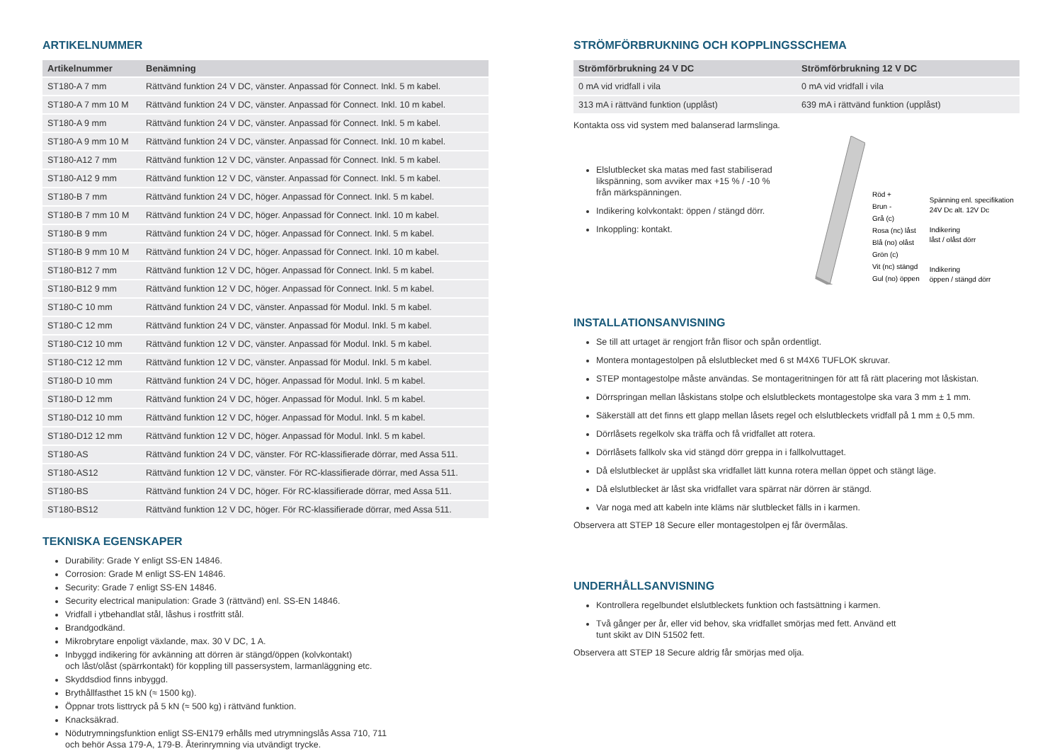ARTIKELNUMMER
| Artikelnummer | Benämning |
| --- | --- |
| ST180-A 7 mm | Rättvänd funktion 24 V DC, vänster. Anpassad för Connect. Inkl. 5 m kabel. |
| ST180-A 7 mm 10 M | Rättvänd funktion 24 V DC, vänster. Anpassad för Connect. Inkl. 10 m kabel. |
| ST180-A 9 mm | Rättvänd funktion 24 V DC, vänster. Anpassad för Connect. Inkl. 5 m kabel. |
| ST180-A 9 mm 10 M | Rättvänd funktion 24 V DC, vänster. Anpassad för Connect. Inkl. 10 m kabel. |
| ST180-A12 7 mm | Rättvänd funktion 12 V DC, vänster. Anpassad för Connect. Inkl. 5 m kabel. |
| ST180-A12 9 mm | Rättvänd funktion 12 V DC, vänster. Anpassad för Connect. Inkl. 5 m kabel. |
| ST180-B 7 mm | Rättvänd funktion 24 V DC, höger. Anpassad för Connect. Inkl. 5 m kabel. |
| ST180-B 7 mm 10 M | Rättvänd funktion 24 V DC, höger. Anpassad för Connect. Inkl. 10 m kabel. |
| ST180-B 9 mm | Rättvänd funktion 24 V DC, höger. Anpassad för Connect. Inkl. 5 m kabel. |
| ST180-B 9 mm 10 M | Rättvänd funktion 24 V DC, höger. Anpassad för Connect. Inkl. 10 m kabel. |
| ST180-B12 7 mm | Rättvänd funktion 12 V DC, höger. Anpassad för Connect. Inkl. 5 m kabel. |
| ST180-B12 9 mm | Rättvänd funktion 12 V DC, höger. Anpassad för Connect. Inkl. 5 m kabel. |
| ST180-C 10 mm | Rättvänd funktion 24 V DC, vänster. Anpassad för Modul. Inkl. 5 m kabel. |
| ST180-C 12 mm | Rättvänd funktion 24 V DC, vänster. Anpassad för Modul. Inkl. 5 m kabel. |
| ST180-C12 10 mm | Rättvänd funktion 12 V DC, vänster. Anpassad för Modul. Inkl. 5 m kabel. |
| ST180-C12 12 mm | Rättvänd funktion 12 V DC, vänster. Anpassad för Modul. Inkl. 5 m kabel. |
| ST180-D 10 mm | Rättvänd funktion 24 V DC, höger. Anpassad för Modul. Inkl. 5 m kabel. |
| ST180-D 12 mm | Rättvänd funktion 24 V DC, höger. Anpassad för Modul. Inkl. 5 m kabel. |
| ST180-D12 10 mm | Rättvänd funktion 12 V DC, höger. Anpassad för Modul. Inkl. 5 m kabel. |
| ST180-D12 12 mm | Rättvänd funktion 12 V DC, höger. Anpassad för Modul. Inkl. 5 m kabel. |
| ST180-AS | Rättvänd funktion 24 V DC, vänster. För RC-klassifierade dörrar, med Assa 511. |
| ST180-AS12 | Rättvänd funktion 12 V DC, vänster. För RC-klassifierade dörrar, med Assa 511. |
| ST180-BS | Rättvänd funktion 24 V DC, höger. För RC-klassifierade dörrar, med Assa 511. |
| ST180-BS12 | Rättvänd funktion 12 V DC, höger. För RC-klassifierade dörrar, med Assa 511. |
TEKNISKA EGENSKAPER
Durability: Grade Y enligt SS-EN 14846.
Corrosion: Grade M enligt SS-EN 14846.
Security: Grade 7 enligt SS-EN 14846.
Security electrical manipulation: Grade 3 (rättvänd) enl. SS-EN 14846.
Vridfall i ytbehandlat stål, låshus i rostfritt stål.
Brandgodkänd.
Mikrobrytare enpoligt växlande, max. 30 V DC, 1 A.
Inbyggd indikering för avkänning att dörren är stängd/öppen (kolvkontakt)
och låst/olåst (spärrkontakt) för koppling till passersystem, larmanläggning etc.
Skyddsdiod finns inbyggd.
Brythållfasthet 15 kN (≈ 1500 kg).
Öppnar trots listtryck på 5 kN (≈ 500 kg) i rättvänd funktion.
Knacksäkrad.
Nödutrymningsfunktion enligt SS-EN179 erhålls med utrymningslås Assa 710, 711
och behör Assa 179-A, 179-B. Återinrymning via utvändigt trycke.
STRÖMFÖRBRUKNING OCH KOPPLINGSSCHEMA
| Strömförbrukning 24 V DC | Strömförbrukning 12 V DC |
| --- | --- |
| 0 mA vid vridfall i vila | 0 mA vid vridfall i vila |
| 313 mA i rättvänd funktion (upplåst) | 639 mA i rättvänd funktion (upplåst) |
Kontakta oss vid system med balanserad larmslinga.
Elslutblecket ska matas med fast stabiliserad likspänning, som avviker max +15 % / -10 % från märkspänningen.
Indikering kolvkontakt: öppen / stängd dörr.
Inkoppling: kontakt.
Röd +
Brun -
Grå (c)
Rosa (nc) låst
Blå (no) olåst
Grön (c)
Vit (nc) stängd
Gul (no) öppen
Spänning enl. specifikation
24V Dc alt. 12V Dc
Indikering
låst / olåst dörr
Indikering
öppen / stängd dörr
INSTALLATIONSANVISNING
Se till att urtaget är rengjort från flisor och spån ordentligt.
Montera montagestolpen på elslutblecket med 6 st M4X6 TUFLOK skruvar.
STEP montagestolpe måste användas. Se montageritningen för att få rätt placering mot låskistan.
Dörrspringan mellan låskistans stolpe och elslutbleckets montagestolpe ska vara 3 mm ± 1 mm.
Säkerställ att det finns ett glapp mellan låsets regel och elslutbleckets vridfall på 1 mm ± 0,5 mm.
Dörrlåsets regelkolv ska träffa och få vridfallet att rotera.
Dörrlåsets fallkolv ska vid stängd dörr greppa in i fallkolvuttaget.
Då elslutblecket är upplåst ska vridfallet lätt kunna rotera mellan öppet och stängt läge.
Då elslutblecket är låst ska vridfallet vara spärrat när dörren är stängd.
Var noga med att kabeln inte kläms när slutblecket fälls in i karmen.
Observera att STEP 18 Secure eller montagestolpen ej får övermålas.
UNDERHÅLLSANVISNING
Kontrollera regelbundet elslutbleckets funktion och fastsättning i karmen.
Två gånger per år, eller vid behov, ska vridfallet smörjas med fett. Använd ett
tunt skikt av DIN 51502 fett.
Observera att STEP 18 Secure aldrig får smörjas med olja.